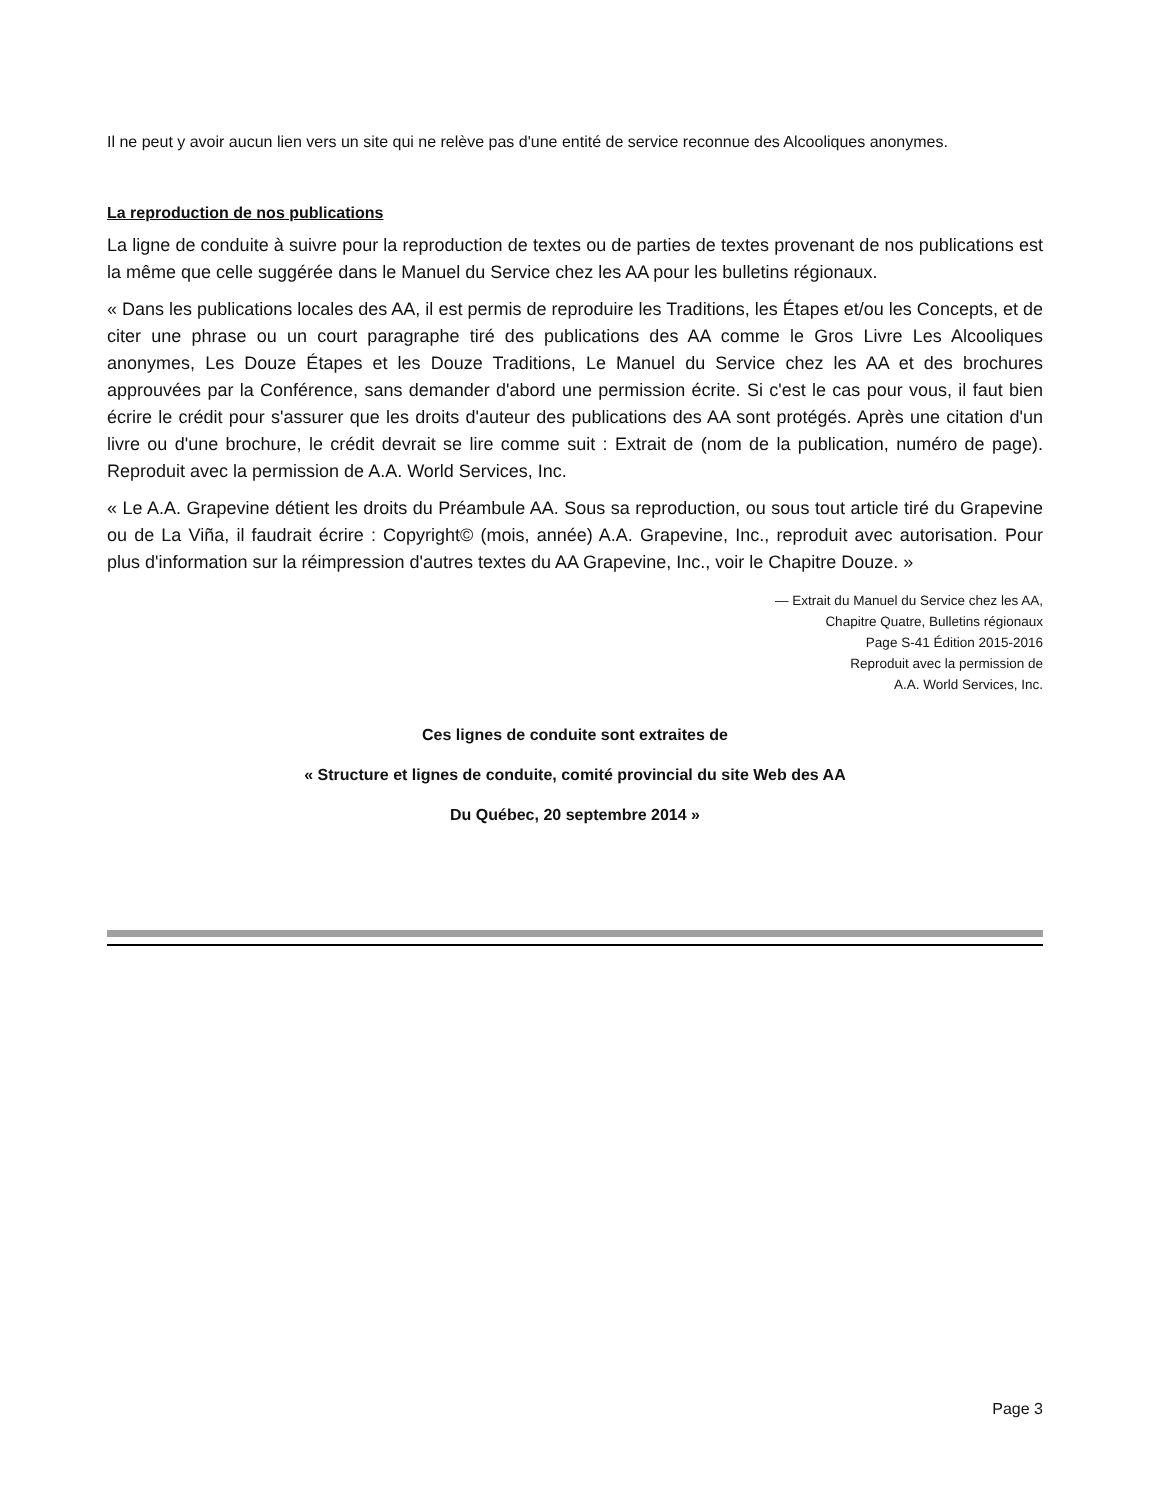Il ne peut y avoir aucun lien vers un site qui ne relève pas d'une entité de service reconnue des Alcooliques anonymes.
La reproduction de nos publications
La ligne de conduite à suivre pour la reproduction de textes ou de parties de textes provenant de nos publications est la même que celle suggérée dans le Manuel du Service chez les AA pour les bulletins régionaux.
« Dans les publications locales des AA, il est permis de reproduire les Traditions, les Étapes et/ou les Concepts, et de citer une phrase ou un court paragraphe tiré des publications des AA comme le Gros Livre Les Alcooliques anonymes, Les Douze Étapes et les Douze Traditions, Le Manuel du Service chez les AA et des brochures approuvées par la Conférence, sans demander d'abord une permission écrite. Si c'est le cas pour vous, il faut bien écrire le crédit pour s'assurer que les droits d'auteur des publications des AA sont protégés. Après une citation d'un livre ou d'une brochure, le crédit devrait se lire comme suit : Extrait de (nom de la publication, numéro de page). Reproduit avec la permission de A.A. World Services, Inc.
« Le A.A. Grapevine détient les droits du Préambule AA. Sous sa reproduction, ou sous tout article tiré du Grapevine ou de La Viña, il faudrait écrire : Copyright© (mois, année) A.A. Grapevine, Inc., reproduit avec autorisation. Pour plus d'information sur la réimpression d'autres textes du AA Grapevine, Inc., voir le Chapitre Douze. »
— Extrait du Manuel du Service chez les AA,
Chapitre Quatre, Bulletins régionaux
Page S-41 Édition 2015-2016
Reproduit avec la permission de
A.A. World Services, Inc.
Ces lignes de conduite sont extraites de
« Structure et lignes de conduite, comité provincial du site Web des AA
Du Québec, 20 septembre 2014 »
Page 3